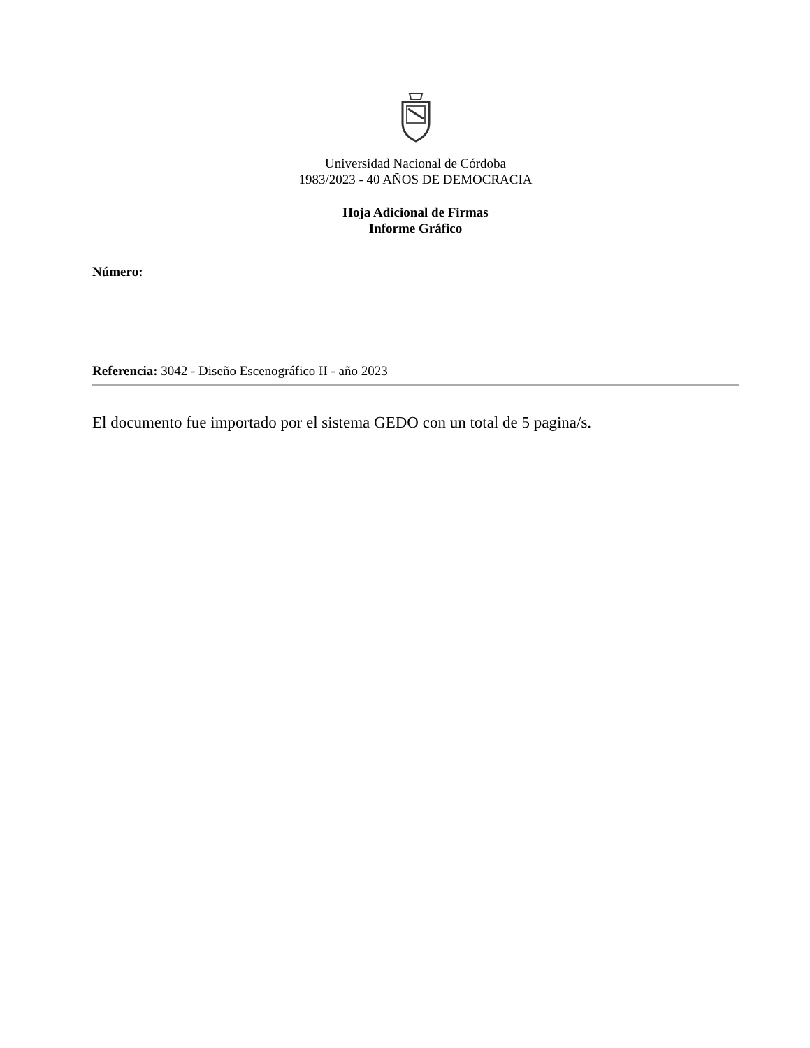Universidad Nacional de Córdoba
1983/2023 - 40 AÑOS DE DEMOCRACIA
Hoja Adicional de Firmas
Informe Gráfico
Número:
Referencia: 3042 - Diseño Escenográfico II - año 2023
El documento fue importado por el sistema GEDO con un total de 5 pagina/s.